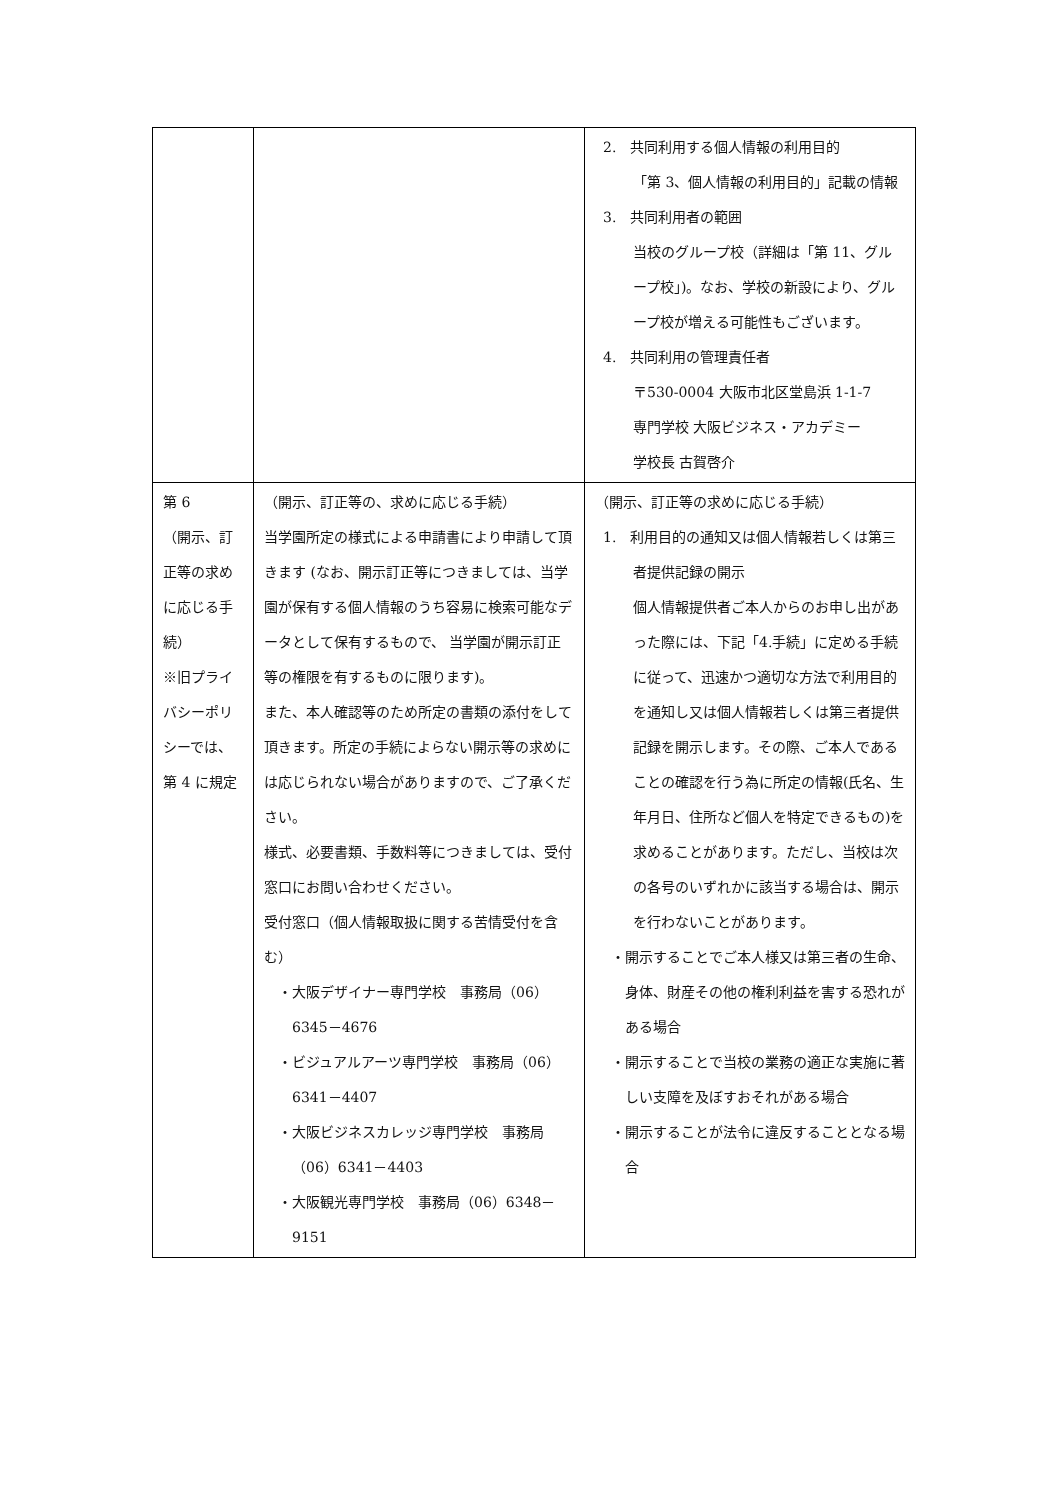| | | 2. 共同利用する個人情報の利用目的 「第 3、個人情報の利用目的」記載の情報 3. 共同利用者の範囲 当校のグループ校（詳細は「第 11、グループ校」)。なお、学校の新設により、グループ校が増える可能性もございます。 4. 共同利用の管理責任者 〒530-0004 大阪市北区堂島浜 1-1-7 専門学校 大阪ビジネス・アカデミー 学校長 古賀啓介 |
| 第 6 （開示、訂正等の求めに応じる手続） ※旧プライバシーポリシーでは、第 4 に規定 | （開示、訂正等の、求めに応じる手続） 当学園所定の様式による申請書により申請して頂きます (なお、開示訂正等につきましては、当学園が保有する個人情報のうち容易に検索可能なデータとして保有するもので、 当学園が開示訂正等の権限を有するものに限ります)。 また、本人確認等のため所定の書類の添付をして頂きます。所定の手続によらない開示等の求めには応じられない場合がありますので、ご了承ください。 様式、必要書類、手数料等につきましては、受付窓口にお問い合わせください。 受付窓口（個人情報取扱に関する苦情受付を含む） ・大阪デザイナー専門学校 事務局（06）6345－4676 ・ビジュアルアーツ専門学校 事務局（06）6341－4407 ・大阪ビジネスカレッジ専門学校 事務局（06）6341－4403 ・大阪観光専門学校 事務局（06）6348－9151 | （開示、訂正等の求めに応じる手続） 1. 利用目的の通知又は個人情報若しくは第三者提供記録の開示 個人情報提供者ご本人からのお申し出があった際には、下記「4.手続」に定める手続に従って、迅速かつ適切な方法で利用目的を通知し又は個人情報若しくは第三者提供記録を開示します。その際、ご本人であることの確認を行う為に所定の情報(氏名、生年月日、住所など個人を特定できるもの)を求めることがあります。ただし、当校は次の各号のいずれかに該当する場合は、開示を行わないことがあります。 ・開示することでご本人様又は第三者の生命、身体、財産その他の権利利益を害する恐れがある場合 ・開示することで当校の業務の適正な実施に著しい支障を及ぼすおそれがある場合 ・開示することが法令に違反することとなる場合 |